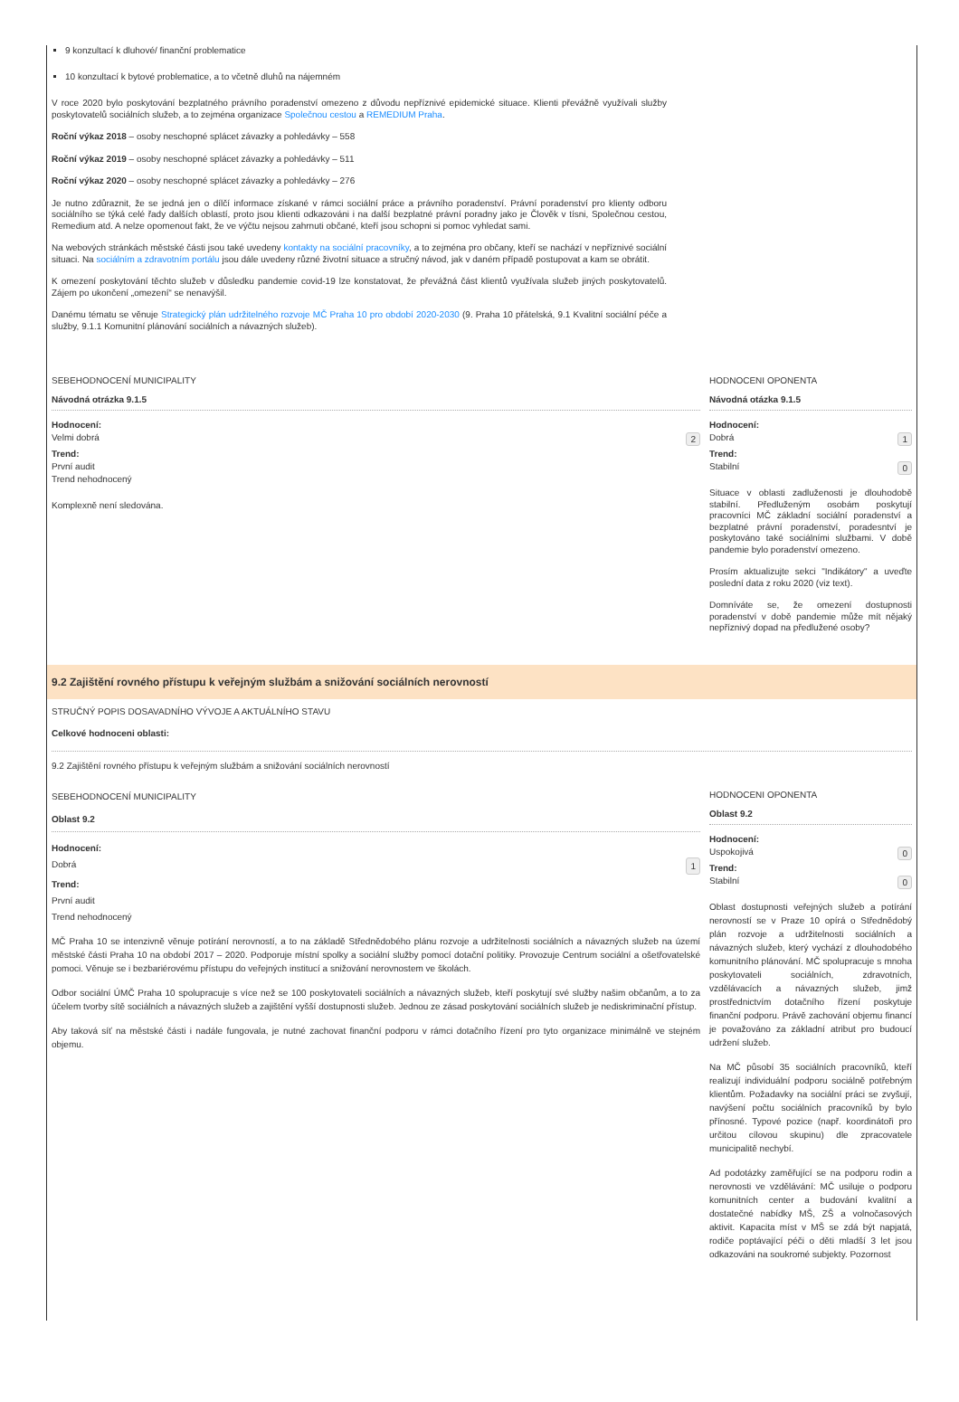9 konzultací k dluhové/ finanční problematice
10 konzultací k bytové problematice, a to včetně dluhů na nájemném
V roce 2020 bylo poskytování bezplatného právního poradenství omezeno z důvodu nepříznivé epidemické situace. Klienti převážně využívali služby poskytovatelů sociálních služeb, a to zejména organizace Společnou cestou a REMEDIUM Praha.
Roční výkaz 2018 – osoby neschopné splácet závazky a pohledávky – 558
Roční výkaz 2019 – osoby neschopné splácet závazky a pohledávky – 511
Roční výkaz 2020 – osoby neschopné splácet závazky a pohledávky – 276
Je nutno zdůraznit, že se jedná jen o dílčí informace získané v rámci sociální práce a právního poradenství. Právní poradenství pro klienty odboru sociálního se týká celé řady dalších oblastí, proto jsou klienti odkazováni i na další bezplatné právní poradny jako je Člověk v tísni, Společnou cestou, Remedium atd. A nelze opomenout fakt, že ve výčtu nejsou zahrnuti občané, kteří jsou schopni si pomoc vyhledat sami.
Na webových stránkách městské části jsou také uvedeny kontakty na sociální pracovníky, a to zejména pro občany, kteří se nachází v nepříznivé sociální situaci. Na sociálním a zdravotním portálu jsou dále uvedeny různé životní situace a stručný návod, jak v daném případě postupovat a kam se obrátit.
K omezení poskytování těchto služeb v důsledku pandemie covid-19 lze konstatovat, že převážná část klientů využívala služeb jiných poskytovatelů. Zájem po ukončení „omezení“ se nenavýšil.
Danému tématu se věnuje Strategický plán udržitelného rozvoje MČ Praha 10 pro období 2020-2030 (9. Praha 10 přátelská, 9.1 Kvalitní sociální péče a služby, 9.1.1 Komunitní plánování sociálních a návazných služeb).
SEBEHODNOCENÍ MUNICIPALITY
Návodná otrázka 9.1.5
Hodnocení:
Velmi dobrá 2
Trend:
První audit
Trend nehodnocený
Komplexně není sledována.
HODNOCENI OPONENTA
Návodná otázka 9.1.5
Hodnocení:
Dobrá 1
Trend:
Stabilní 0
Situace v oblasti zadluženosti je dlouhodobě stabilní. Předluženým osobám poskytují pracovníci MČ základní sociální poradenství a bezplatné právní poradenství, poradesntví je poskytováno také sociálními službami. V době pandemie bylo poradenství omezeno.
Prosím aktualizujte sekci "Indikátory" a uveďte poslední data z roku 2020 (viz text).
Domníváte se, že omezení dostupnosti poradenství v době pandemie může mít nějaký nepříznivý dopad na předlužené osoby?
9.2 Zajištění rovného přístupu k veřejným službám a snižování sociálních nerovností
STRUČNÝ POPIS DOSAVADNÍHO VÝVOJE A AKTUÁLNÍHO STAVU
Celkové hodnoceni oblasti:
9.2 Zajištění rovného přístupu k veřejným službám a snižování sociálních nerovností
SEBEHODNOCENÍ MUNICIPALITY
Oblast 9.2
Hodnocení:
Dobrá 1
Trend:
První audit
Trend nehodnocený
MČ Praha 10 se intenzivně věnuje potírání nerovností, a to na základě Střednědobého plánu rozvoje a udržitelnosti sociálních a návazných služeb na území městské části Praha 10 na období 2017 – 2020. Podporuje místní spolky a sociální služby pomocí dotační politiky. Provozuje Centrum sociální a ošetřovatelské pomoci. Věnuje se i bezbariérovému přístupu do veřejných institucí a snižování nerovnostem ve školách.
Odbor sociální ÚMČ Praha 10 spolupracuje s více než se 100 poskytovateli sociálních a návazných služeb, kteří poskytují své služby našim občanům, a to za účelem tvorby sítě sociálních a návazných služeb a zajištění vyšší dostupnosti služeb. Jednou ze zásad poskytování sociálních služeb je nediskriminační přístup.
Aby taková síť na městské části i nadále fungovala, je nutné zachovat finanční podporu v rámci dotačního řízení pro tyto organizace minimálně ve stejném objemu.
HODNOCENI OPONENTA
Oblast 9.2
Hodnocení:
Uspokojivá 0
Trend:
Stabilní 0
Oblast dostupnosti veřejných služeb a potírání nerovností se v Praze 10 opírá o Střednědobý plán rozvoje a udržitelnosti sociálních a návazných služeb, který vychází z dlouhodobého komunitního plánování. MČ spolupracuje s mnoha poskytovateli sociálních, zdravotních, vzdělávacích a návazných služeb, jimž prostřednictvím dotačního řízení poskytuje finanční podporu. Právě zachování objemu financí je považováno za základní atribut pro budoucí udržení služeb.
Na MČ působí 35 sociálních pracovníků, kteří realizují individuální podporu sociálně potřebným klientům. Požadavky na sociální práci se zvyšují, navýšení počtu sociálních pracovníků by bylo přínosné. Typové pozice (např. koordinátoři pro určitou cílovou skupinu) dle zpracovatele municipalitě nechybí.
Ad podotázky zaměřující se na podporu rodin a nerovnosti ve vzdělávání: MČ usiluje o podporu komunitních center a budování kvalitní a dostatečné nabídky MŠ, ZŠ a volnočasových aktivit. Kapacita míst v MŠ se zdá být napjatá, rodiče poptávající péči o děti mladší 3 let jsou odkazováni na soukromé subjekty. Pozornost